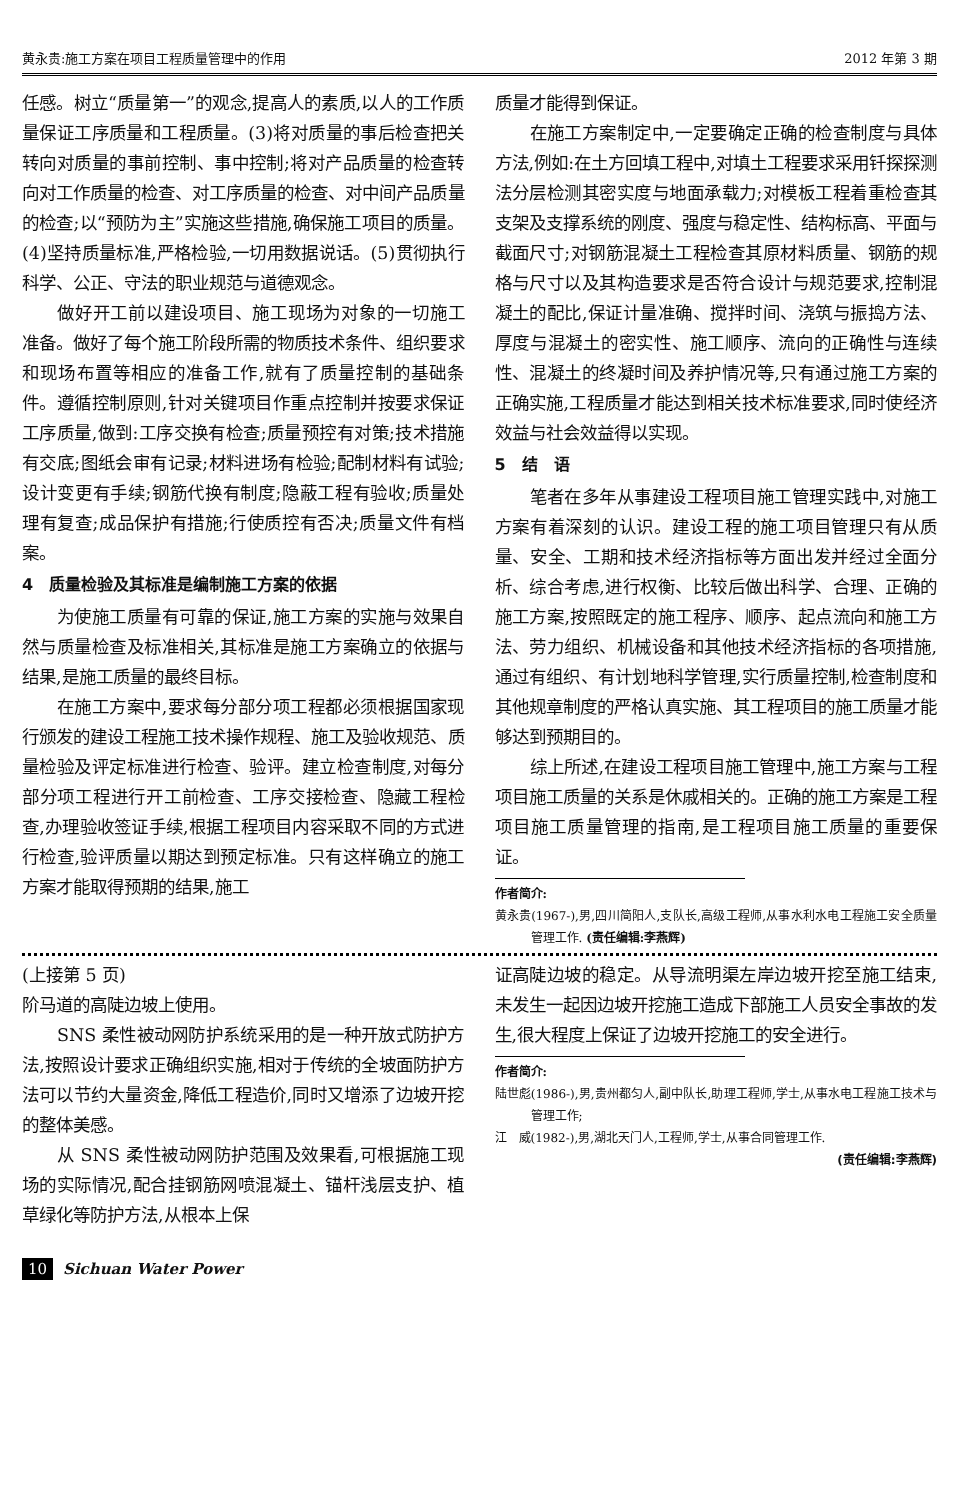黄永贵:施工方案在项目工程质量管理中的作用 2012 年第 3 期
任感。树立“质量第一”的观念,提高人的素质,以人的工作质量保证工序质量和工程质量。(3)将对质量的事后检查把关转向对质量的事前控制、事中控制;将对产品质量的检查转向对工作质量的检查、对工序质量的检查、对中间产品质量的检查;以“预防为主”实施这些措施,确保施工项目的质量。(4)坚持质量标准,严格检验,一切用数据说话。(5)贯彻执行科学、公正、守法的职业规范与道德观念。
做好开工前以建设项目、施工现场为对象的一切施工准备。做好了每个施工阶段所需的物质技术条件、组织要求和现场布置等相应的准备工作,就有了质量控制的基础条件。遵循控制原则,针对关键项目作重点控制并按要求保证工序质量,做到:工序交换有检查;质量预控有对策;技术措施有交底;图纸会审有记录;材料进场有检验;配制材料有试验;设计变更有手续;钢筋代换有制度;隐蔽工程有验收;质量处理有复查;成品保护有措施;行使质控有否决;质量文件有档案。
4　质量检验及其标准是编制施工方案的依据
为使施工质量有可靠的保证,施工方案的实施与效果自然与质量检查及标准相关,其标准是施工方案确立的依据与结果,是施工质量的最终目标。
在施工方案中,要求每分部分项工程都必须根据国家现行颁发的建设工程施工技术操作规程、施工及验收规范、质量检验及评定标准进行检查、验评。建立检查制度,对每分部分项工程进行开工前检查、工序交接检查、隐藏工程检查,办理验收签证手续,根据工程项目内容采取不同的方式进行检查,验评质量以期达到预定标准。只有这样确立的施工方案才能取得预期的结果,施工
质量才能得到保证。
在施工方案制定中,一定要确定正确的检查制度与具体方法,例如:在土方回填工程中,对填土工程要求采用钎探探测法分层检测其密实度与地面承载力;对模板工程着重检查其支架及支撑系统的刚度、强度与稳定性、结构标高、平面与截面尺寸;对钢筋混凝土工程检查其原材料质量、钢筋的规格与尺寸以及其构造要求是否符合设计与规范要求,控制混凝土的配比,保证计量准确、搅拌时间、浇筑与振捣方法、厚度与混凝土的密实性、施工顺序、流向的正确性与连续性、混凝土的终凝时间及养护情况等,只有通过施工方案的正确实施,工程质量才能达到相关技术标准要求,同时使经济效益与社会效益得以实现。
5　结　语
笔者在多年从事建设工程项目施工管理实践中,对施工方案有着深刻的认识。建设工程的施工项目管理只有从质量、安全、工期和技术经济指标等方面出发并经过全面分析、综合考虑,进行权衡、比较后做出科学、合理、正确的施工方案,按照既定的施工程序、顺序、起点流向和施工方法、劳力组织、机械设备和其他技术经济指标的各项措施,通过有组织、有计划地科学管理,实行质量控制,检查制度和其他规章制度的严格认真实施、其工程项目的施工质量才能够达到预期目的。
综上所述,在建设工程项目施工管理中,施工方案与工程项目施工质量的关系是休戚相关的。正确的施工方案是工程项目施工质量管理的指南,是工程项目施工质量的重要保证。
作者简介:
黄永贵(1967-),男,四川简阳人,支队长,高级工程师,从事水利水电工程施工安全质量管理工作. (责任编辑:李燕辉)
(上接第 5 页)
阶马道的高陡边坡上使用。
SNS 柔性被动网防护系统采用的是一种开放式防护方法,按照设计要求正确组织实施,相对于传统的全坡面防护方法可以节约大量资金,降低工程造价,同时又增添了边坡开挖的整体美感。
从 SNS 柔性被动网防护范围及效果看,可根据施工现场的实际情况,配合挂钢筋网喷混凝土、锚杆浅层支护、植草绿化等防护方法,从根本上保
证高陡边坡的稳定。从导流明渠左岸边坡开挖至施工结束,未发生一起因边坡开挖施工造成下部施工人员安全事故的发生,很大程度上保证了边坡开挖施工的安全进行。
作者简介:
陆世彪(1986-),男,贵州都匀人,副中队长,助理工程师,学士,从事水电工程施工技术与管理工作;
江　威(1982-),男,湖北天门人,工程师,学士,从事合同管理工作.
(责任编辑:李燕辉)
10 Sichuan Water Power